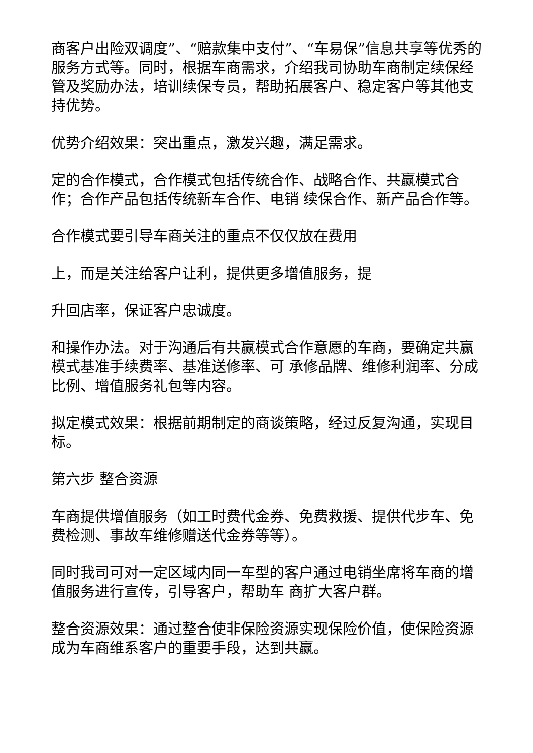商客户出险双调度”、“赔款集中支付”、“车易保”信息共享等优秀的服务方式等。同时，根据车商需求，介绍我司协助车商制定续保经管及奖励办法，培训续保专员，帮助拓展客户、稳定客户等其他支持优势。
优势介绍效果：突出重点，激发兴趣，满足需求。
定的合作模式，合作模式包括传统合作、战略合作、共赢模式合作；合作产品包括传统新车合作、电销 续保合作、新产品合作等。
合作模式要引导车商关注的重点不仅仅放在费用
上，而是关注给客户让利，提供更多增值服务，提
升回店率，保证客户忠诚度。
和操作办法。对于沟通后有共赢模式合作意愿的车商，要确定共赢模式基准手续费率、基准送修率、可 承修品牌、维修利润率、分成比例、增值服务礼包等内容。
拟定模式效果：根据前期制定的商谈策略，经过反复沟通，实现目标。
第六步 整合资源
车商提供增值服务（如工时费代金券、免费救援、提供代步车、免费检测、事故车维修赠送代金券等等）。
同时我司可对一定区域内同一车型的客户通过电销坐席将车商的增值服务进行宣传，引导客户，帮助车 商扩大客户群。
整合资源效果：通过整合使非保险资源实现保险价值，使保险资源成为车商维系客户的重要手段，达到共赢。